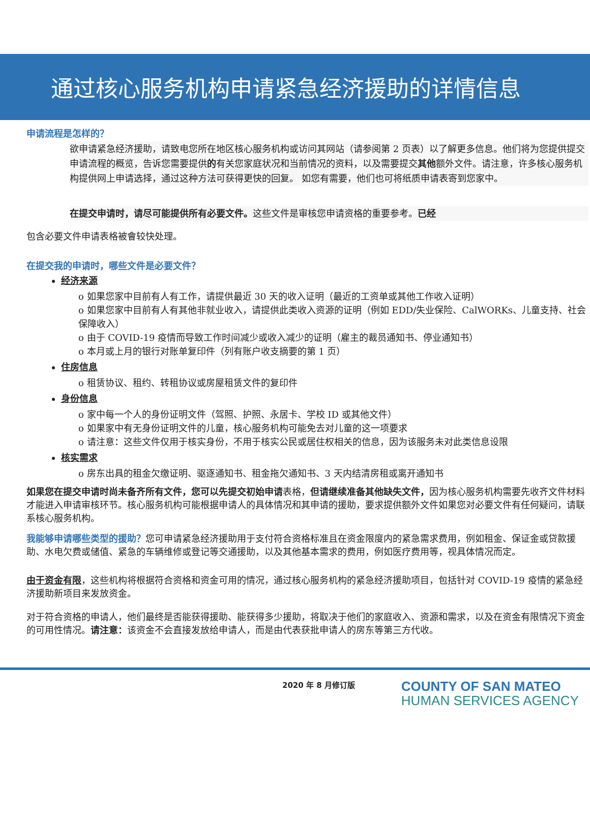通过核心服务机构申请紧急经济援助的详情信息
申请流程是怎样的？
欲申请紧急经济援助，请致电您所在地区核心服务机构或访问其网站（请参阅第 2 页表）以了解更多信息。他们将为您提供提交申请流程的概览，告诉您需要提供的有关您家庭状况和当前情况的资料，以及需要提交其他额外文件。请注意，许多核心服务机构提供网上申请选择，通过这种方法可获得更快的回复。 如您有需要，他们也可将纸质申请表寄到您家中。
在提交申请时，请尽可能提供所有必要文件。这些文件是审核您申请资格的重要参考。已经
包含必要文件申请表格被會较快处理。
在提交我的申请时，哪些文件是必要文件？
经济来源
o 如果您家中目前有人有工作，请提供最近 30 天的收入证明（最近的工资单或其他工作收入证明）
o 如果您家中目前有人有其他非就业收入，请提供此类收入资源的证明（例如 EDD/失业保险、CalWORKs、儿童支持、社会保障收入）
o 由于 COVID-19 疫情而导致工作时间减少或收入减少的证明（雇主的裁员通知书、停业通知书）
o 本月或上月的银行对账单复印件（列有账户收支摘要的第 1 页）
住房信息
o 租赁协议、租约、转租协议或房屋租赁文件的复印件
身份信息
o 家中每一个人的身份证明文件（驾照、护照、永居卡、学校 ID 或其他文件）
o 如果家中有无身份证明文件的儿童，核心服务机构可能免去对儿童的这一项要求
o 请注意：这些文件仅用于核实身份，不用于核实公民或居住权相关的信息，因为该服务未对此类信息设限
核实需求
o 房东出具的租金欠缴证明、驱逐通知书、租金拖欠通知书、3 天内结清房租或离开通知书
如果您在提交申请时尚未备齐所有文件，您可以先提交初始申请表格，但请继续准备其他缺失文件，因为核心服务机构需要先收齐文件材料才能进入申请审核环节。核心服务机构可能根据申请人的具体情况和其申请的援助，要求提供额外文件如果您对必要文件有任何疑问，请联系核心服务机构。
我能够申请哪些类型的援助？您可申请紧急经济援助用于支付符合资格标准且在资金限度内的紧急需求费用，例如租金、保证金或贷款援助、水电欠费或储值、紧急的车辆维修或登记等交通援助，以及其他基本需求的费用，例如医疗费用等，视具体情况而定。
由于资金有限，这些机构将根据符合资格和资金可用的情况，通过核心服务机构的紧急经济援助项目，包括针对 COVID-19 疫情的紧急经济援助新项目来发放资金。
对于符合资格的申请人，他们最终是否能获得援助、能获得多少援助，将取决于他们的家庭收入、资源和需求，以及在资金有限情况下资金的可用性情况。请注意：该资金不会直接发放给申请人，而是由代表获批申请人的房东等第三方代收。
2020 年 8 月修订版
COUNTY OF SAN MATEO
HUMAN SERVICES AGENCY